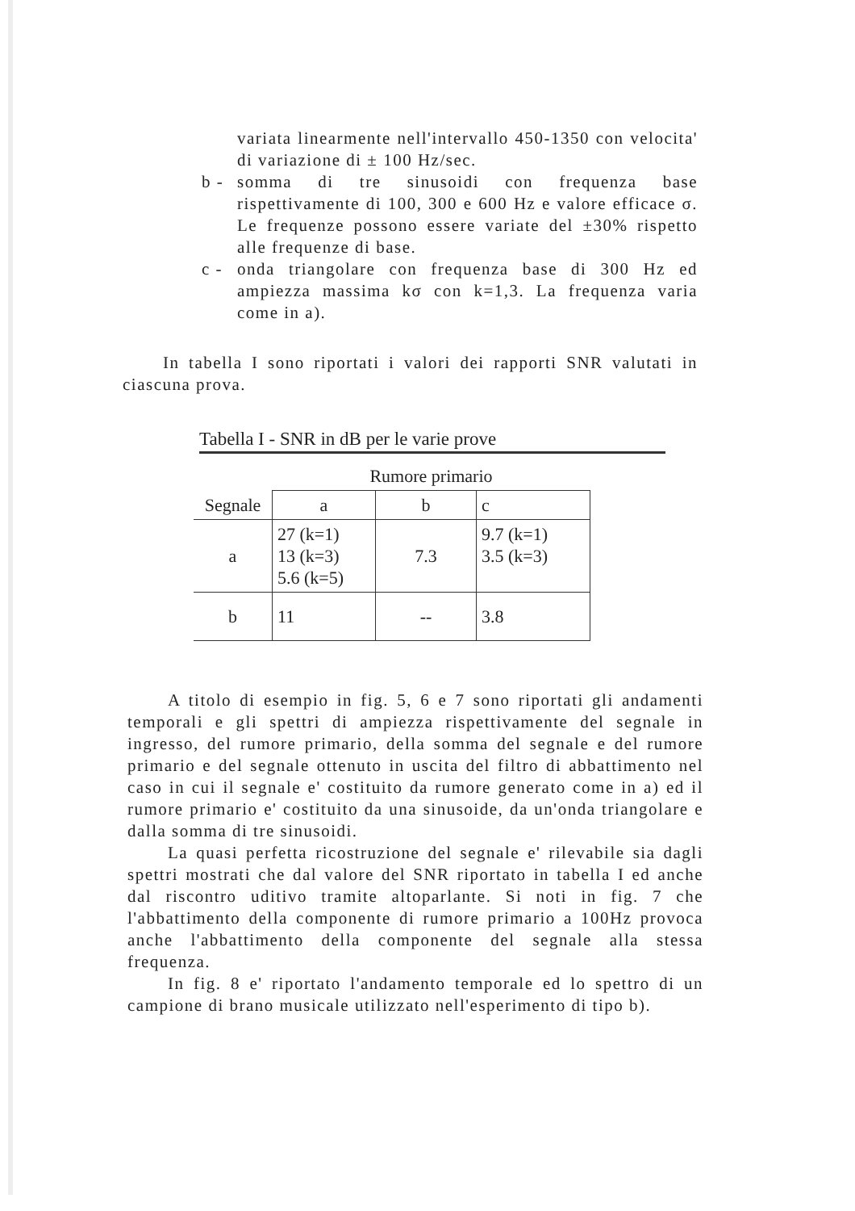variata linearmente nell'intervallo 450-1350 con velocita' di variazione di ± 100 Hz/sec.
b - somma di tre sinusoidi con frequenza base rispettivamente di 100, 300 e 600 Hz e valore efficace σ. Le frequenze possono essere variate del ±30% rispetto alle frequenze di base.
c - onda triangolare con frequenza base di 300 Hz ed ampiezza massima kσ con k=1,3. La frequenza varia come in a).
In tabella I sono riportati i valori dei rapporti SNR valutati in ciascuna prova.
Tabella I - SNR in dB per le varie prove
| | Rumore primario | | |
| --- | --- | --- | --- |
| Segnale | a | b | c |
| a | 27 (k=1) 13 (k=3) 5.6 (k=5) | 7.3 | 9.7 (k=1) 3.5 (k=3) |
| b | 11 | -- | 3.8 |
A titolo di esempio in fig. 5, 6 e 7 sono riportati gli andamenti temporali e gli spettri di ampiezza rispettivamente del segnale in ingresso, del rumore primario, della somma del segnale e del rumore primario e del segnale ottenuto in uscita del filtro di abbattimento nel caso in cui il segnale e' costituito da rumore generato come in a) ed il rumore primario e' costituito da una sinusoide, da un'onda triangolare e dalla somma di tre sinusoidi.
La quasi perfetta ricostruzione del segnale e' rilevabile sia dagli spettri mostrati che dal valore del SNR riportato in tabella I ed anche dal riscontro uditivo tramite altoparlante. Si noti in fig. 7 che l'abbattimento della componente di rumore primario a 100Hz provoca anche l'abbattimento della componente del segnale alla stessa frequenza.
In fig. 8 e' riportato l'andamento temporale ed lo spettro di un campione di brano musicale utilizzato nell'esperimento di tipo b).